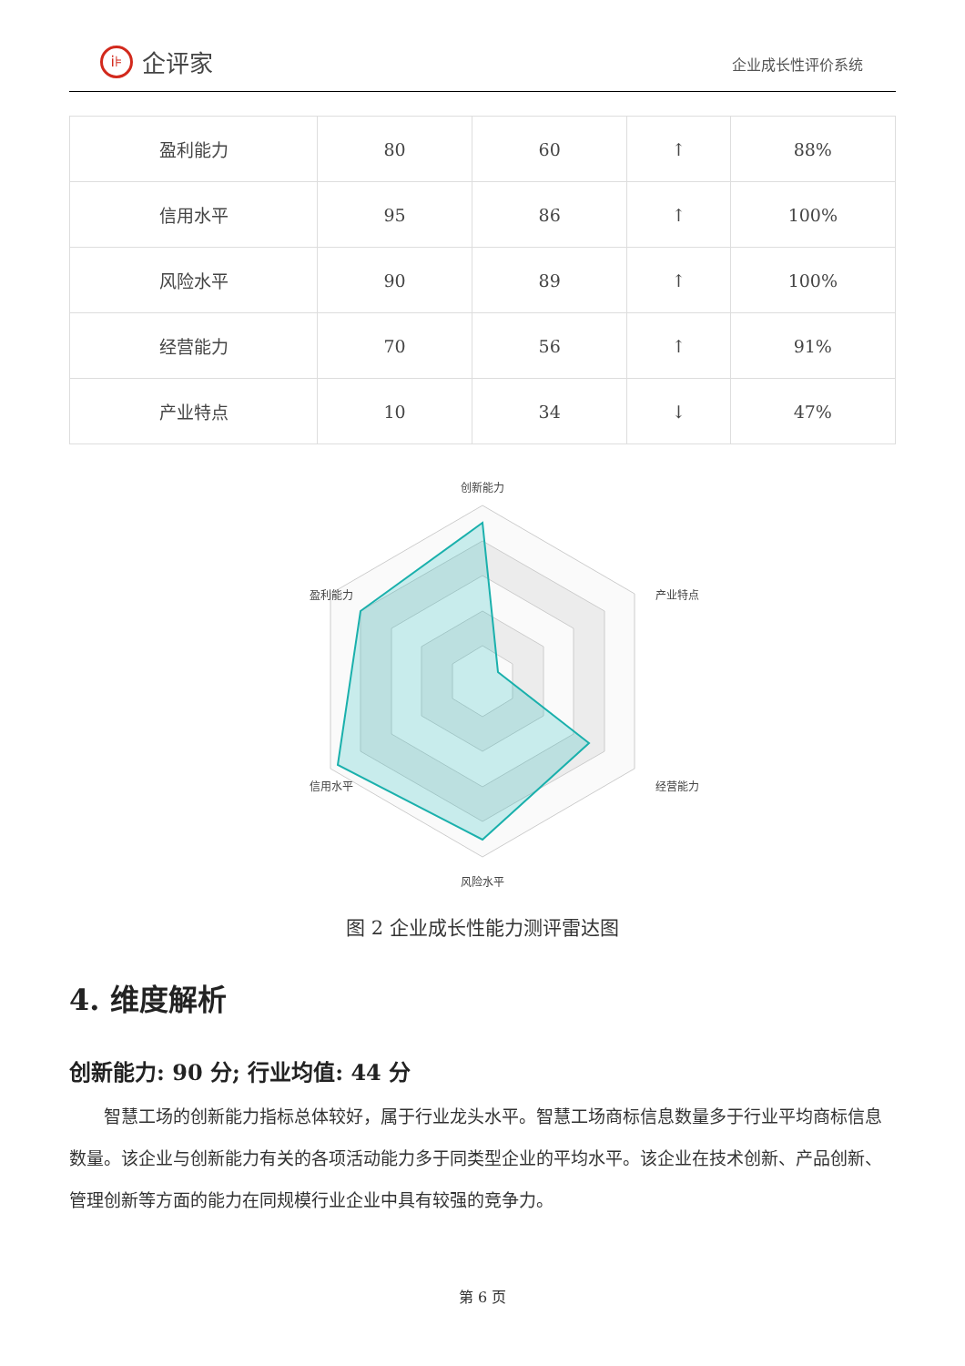i⊧
企评家
企业成长性评价系统
| 盈利能力 | 80 | 60 | ↑ | 88% |
| 信用水平 | 95 | 86 | ↑ | 100% |
| 风险水平 | 90 | 89 | ↑ | 100% |
| 经营能力 | 70 | 56 | ↑ | 91% |
| 产业特点 | 10 | 34 | ↓ | 47% |
创新能力
产业特点
经营能力
风险水平
信用水平
盈利能力
图 2 企业成长性能力测评雷达图
4. 维度解析
创新能力: 90 分; 行业均值: 44 分
智慧工场的创新能力指标总体较好，属于行业龙头水平。智慧工场商标信息数量多于行业平均商标信息数量。该企业与创新能力有关的各项活动能力多于同类型企业的平均水平。该企业在技术创新、产品创新、管理创新等方面的能力在同规模行业企业中具有较强的竞争力。
第 6 页